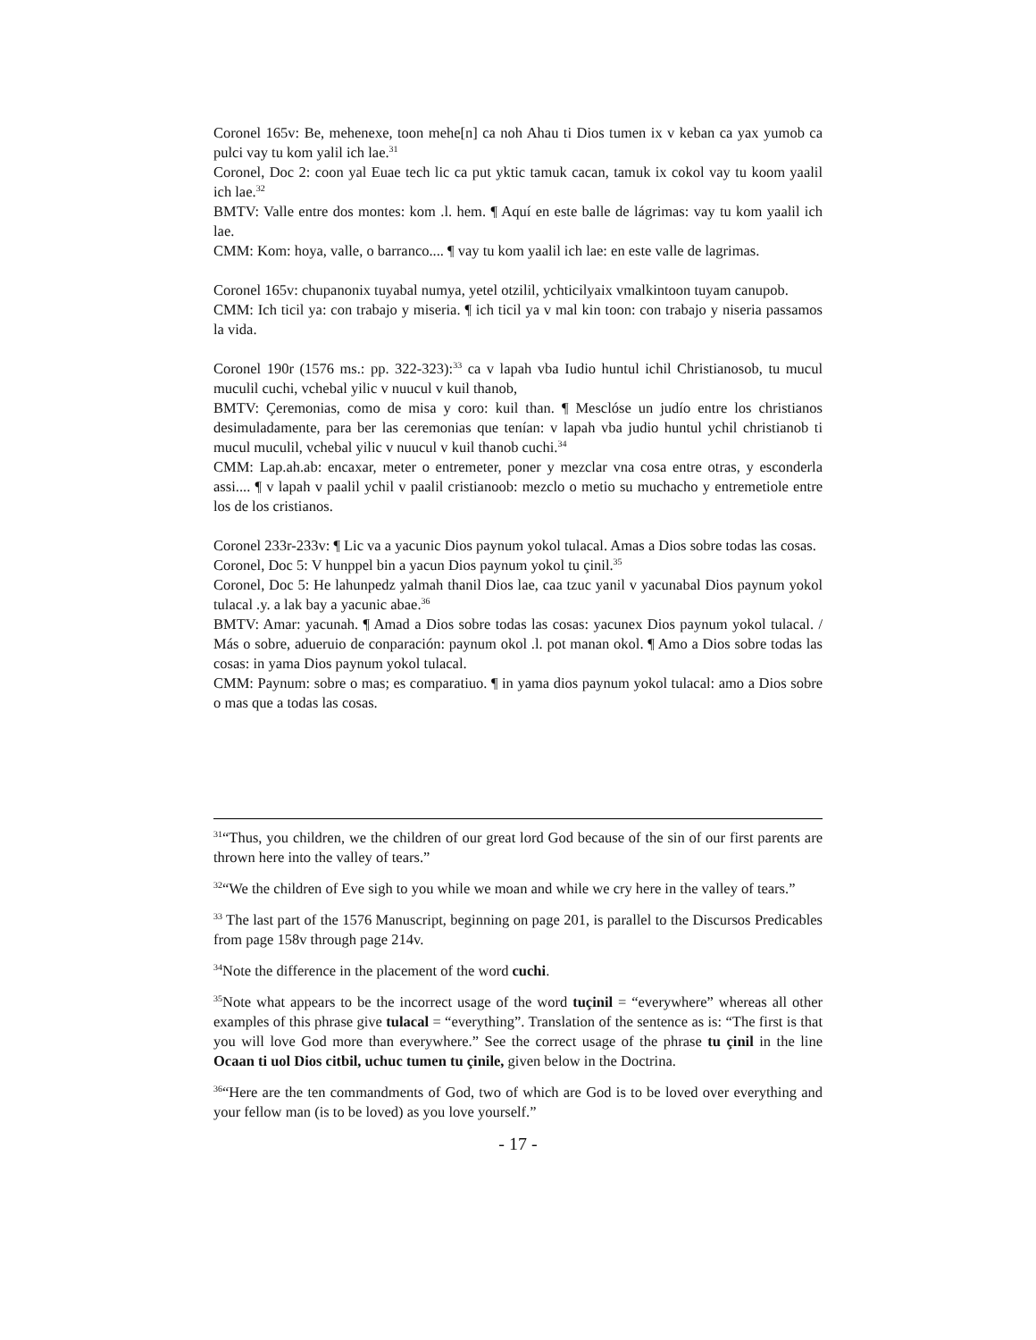Coronel 165v: Be, mehenexe, toon mehe[n] ca noh Ahau ti Dios tumen ix v keban ca yax yumob ca pulci vay tu kom yalil ich lae.<sup>31</sup>
Coronel, Doc 2: coon yal Euae tech lic ca put yktic tamuk cacan, tamuk ix cokol vay tu koom yaalil ich lae.<sup>32</sup>
BMTV: Valle entre dos montes: kom .l. hem. ¶ Aquí en este balle de lágrimas: vay tu kom yaalil ich lae.
CMM: Kom: hoya, valle, o barranco.... ¶ vay tu kom yaalil ich lae: en este valle de lagrimas.
Coronel 165v: chupanonix tuyabal numya, yetel otzilil, ychticilyaix vmalkintoon tuyam canupob.
CMM: Ich ticil ya: con trabajo y miseria. ¶ ich ticil ya v mal kin toon: con trabajo y niseria passamos la vida.
Coronel 190r (1576 ms.: pp. 322-323):<sup>33</sup> ca v lapah vba Iudio huntul ichil Christianosob, tu mucul muculil cuchi, vchebal yilic v nuucul v kuil thanob,
BMTV: Çeremonias, como de misa y coro: kuil than. ¶ Mesclóse un judío entre los christianos desimuladamente, para ber las ceremonias que tenían: v lapah vba judio huntul ychil christianob ti mucul muculil, vchebal yilic v nuucul v kuil thanob cuchi.<sup>34</sup>
CMM: Lap.ah.ab: encaxar, meter o entremeter, poner y mezclar vna cosa entre otras, y esconderla assi.... ¶ v lapah v paalil ychil v paalil cristianoob: mezclo o metio su muchacho y entremetiole entre los de los cristianos.
Coronel 233r-233v: ¶ Lic va a yacunic Dios paynum yokol tulacal. Amas a Dios sobre todas las cosas.
Coronel, Doc 5: V hunppel bin a yacun Dios paynum yokol tu çinil.<sup>35</sup>
Coronel, Doc 5: He lahunpedz yalmah thanil Dios lae, caa tzuc yanil v yacunabal Dios paynum yokol tulacal .y. a lak bay a yacunic abae.<sup>36</sup>
BMTV: Amar: yacunah. ¶ Amad a Dios sobre todas las cosas: yacunex Dios paynum yokol tulacal. / Más o sobre, adueruio de conparación: paynum okol .l. pot manan okol. ¶ Amo a Dios sobre todas las cosas: in yama Dios paynum yokol tulacal.
CMM: Paynum: sobre o mas; es comparatiuo. ¶ in yama dios paynum yokol tulacal: amo a Dios sobre o mas que a todas las cosas.
<sup>31</sup> “Thus, you children, we the children of our great lord God because of the sin of our first parents are thrown here into the valley of tears.”
<sup>32</sup> “We the children of Eve sigh to you while we moan and while we cry here in the valley of tears.”
<sup>33</sup> The last part of the 1576 Manuscript, beginning on page 201, is parallel to the Discursos Predicables from page 158v through page 214v.
<sup>34</sup> Note the difference in the placement of the word cuchi.
<sup>35</sup> Note what appears to be the incorrect usage of the word tuçinil = “everywhere” whereas all other examples of this phrase give tulacal = “everything”. Translation of the sentence as is: “The first is that you will love God more than everywhere.” See the correct usage of the phrase tu çinil in the line Ocaan ti uol Dios citbil, uchuc tumen tu çinile, given below in the Doctrina.
<sup>36</sup> “Here are the ten commandments of God, two of which are God is to be loved over everything and your fellow man (is to be loved) as you love yourself.”
- 17 -